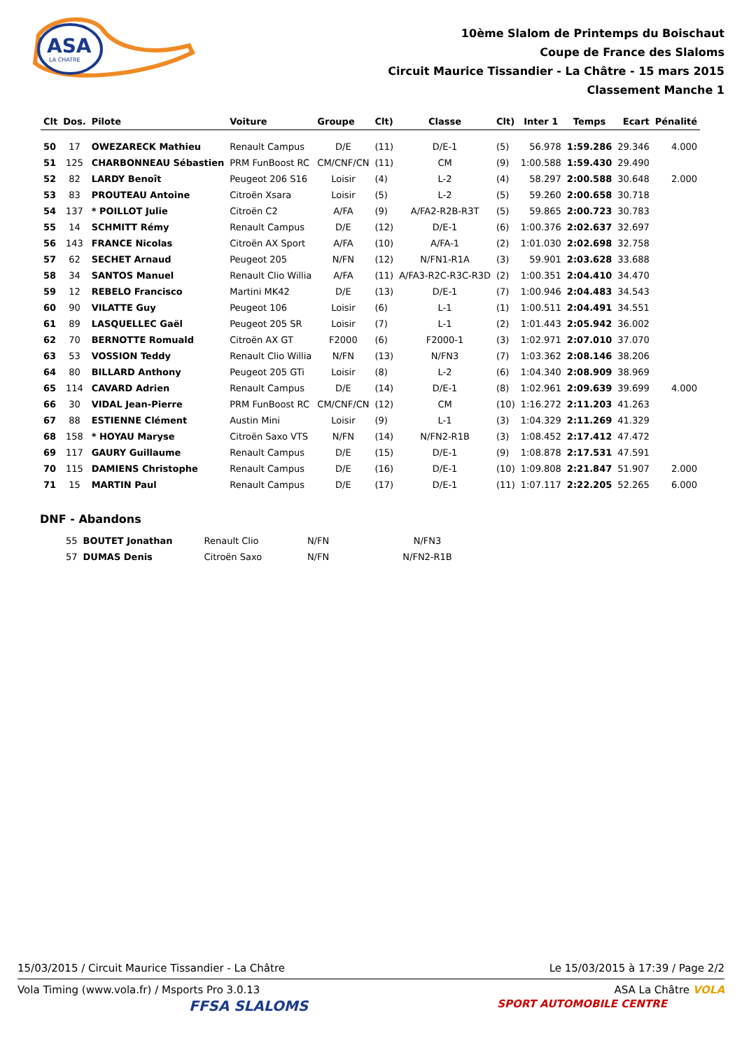ASA
LA CHATRE
10ème Slalom de Printemps du Boischaut
Coupe de France des Slaloms
Circuit Maurice Tissandier - La Châtre - 15 mars 2015
Classement Manche 1
| Clt | Dos. | Pilote | Voiture | Groupe | Clt) | Classe | Clt) | Inter 1 | Temps | Ecart | Pénalité |
| --- | --- | --- | --- | --- | --- | --- | --- | --- | --- | --- | --- |
| 50 | 17 | OWEZARECK Mathieu | Renault Campus | D/E | (11) | D/E-1 | (5) | 56.978 | 1:59.286 | 29.346 | 4.000 |
| 51 | 125 | CHARBONNEAU Sébastien | PRM FunBoost RC | CM/CNF/CN | (11) | CM | (9) | 1:00.588 | 1:59.430 | 29.490 | |
| 52 | 82 | LARDY Benoît | Peugeot 206 S16 | Loisir | (4) | L-2 | (4) | 58.297 | 2:00.588 | 30.648 | 2.000 |
| 53 | 83 | PROUTEAU Antoine | Citroën Xsara | Loisir | (5) | L-2 | (5) | 59.260 | 2:00.658 | 30.718 | |
| 54 | 137 | * POILLOT Julie | Citroën C2 | A/FA | (9) | A/FA2-R2B-R3T | (5) | 59.865 | 2:00.723 | 30.783 | |
| 55 | 14 | SCHMITT Rémy | Renault Campus | D/E | (12) | D/E-1 | (6) | 1:00.376 | 2:02.637 | 32.697 | |
| 56 | 143 | FRANCE Nicolas | Citroën AX Sport | A/FA | (10) | A/FA-1 | (2) | 1:01.030 | 2:02.698 | 32.758 | |
| 57 | 62 | SECHET Arnaud | Peugeot 205 | N/FN | (12) | N/FN1-R1A | (3) | 59.901 | 2:03.628 | 33.688 | |
| 58 | 34 | SANTOS Manuel | Renault Clio Willia | A/FA | (11) | A/FA3-R2C-R3C-R3D | (2) | 1:00.351 | 2:04.410 | 34.470 | |
| 59 | 12 | REBELO Francisco | Martini MK42 | D/E | (13) | D/E-1 | (7) | 1:00.946 | 2:04.483 | 34.543 | |
| 60 | 90 | VILATTE Guy | Peugeot 106 | Loisir | (6) | L-1 | (1) | 1:00.511 | 2:04.491 | 34.551 | |
| 61 | 89 | LASQUELLEC Gaël | Peugeot 205 SR | Loisir | (7) | L-1 | (2) | 1:01.443 | 2:05.942 | 36.002 | |
| 62 | 70 | BERNOTTE Romuald | Citroën AX GT | F2000 | (6) | F2000-1 | (3) | 1:02.971 | 2:07.010 | 37.070 | |
| 63 | 53 | VOSSION Teddy | Renault Clio Willia | N/FN | (13) | N/FN3 | (7) | 1:03.362 | 2:08.146 | 38.206 | |
| 64 | 80 | BILLARD Anthony | Peugeot 205 GTi | Loisir | (8) | L-2 | (6) | 1:04.340 | 2:08.909 | 38.969 | |
| 65 | 114 | CAVARD Adrien | Renault Campus | D/E | (14) | D/E-1 | (8) | 1:02.961 | 2:09.639 | 39.699 | 4.000 |
| 66 | 30 | VIDAL Jean-Pierre | PRM FunBoost RC | CM/CNF/CN | (12) | CM | (10) | 1:16.272 | 2:11.203 | 41.263 | |
| 67 | 88 | ESTIENNE Clément | Austin Mini | Loisir | (9) | L-1 | (3) | 1:04.329 | 2:11.269 | 41.329 | |
| 68 | 158 | * HOYAU Maryse | Citroën Saxo VTS | N/FN | (14) | N/FN2-R1B | (3) | 1:08.452 | 2:17.412 | 47.472 | |
| 69 | 117 | GAURY Guillaume | Renault Campus | D/E | (15) | D/E-1 | (9) | 1:08.878 | 2:17.531 | 47.591 | |
| 70 | 115 | DAMIENS Christophe | Renault Campus | D/E | (16) | D/E-1 | (10) | 1:09.808 | 2:21.847 | 51.907 | 2.000 |
| 71 | 15 | MARTIN Paul | Renault Campus | D/E | (17) | D/E-1 | (11) | 1:07.117 | 2:22.205 | 52.265 | 6.000 |
DNF - Abandons
| | 55 | BOUTET Jonathan | Renault Clio | N/FN | | N/FN3 |
| | 57 | DUMAS Denis | Citroën Saxo | N/FN | | N/FN2-R1B |
15/03/2015 / Circuit Maurice Tissandier - La Châtre Le 15/03/2015 à 17:39 / Page 2/2
Vola Timing (www.vola.fr) / Msports Pro 3.0.13 ASA La Châtre VOLA
FFSA SLALOMS SPORT AUTOMOBILE CENTRE